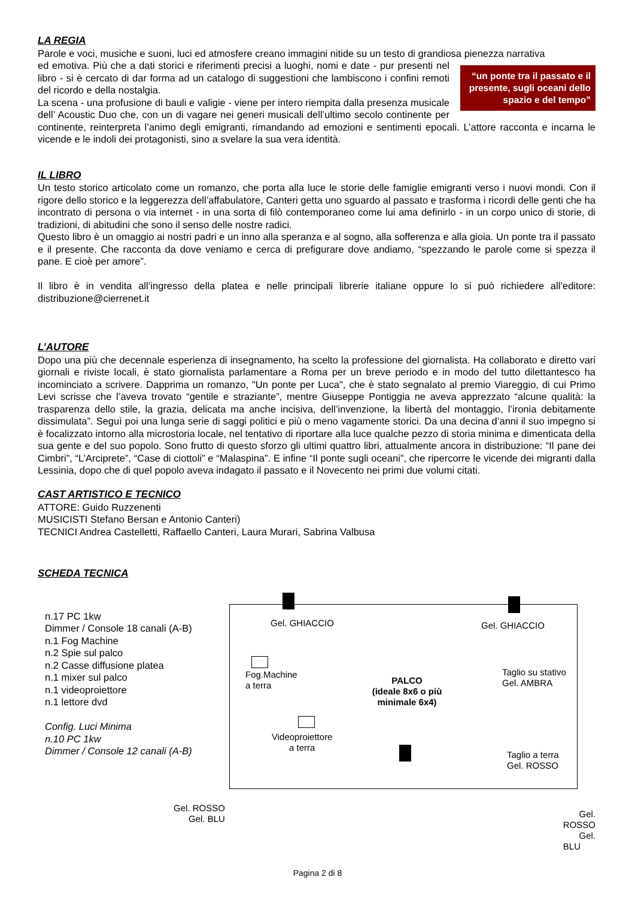LA REGIA
Parole e voci, musiche e suoni, luci ed atmosfere creano immagini nitide su un testo di grandiosa pienezza narrativa
“un ponte tra il passato e il presente, sugli oceani dello spazio e del tempo”
ed emotiva. Più che a dati storici e riferimenti precisi a luoghi, nomi e date - pur presenti nel libro - si è cercato di dar forma ad un catalogo di suggestioni che lambiscono i confini remoti del ricordo e della nostalgia.
La scena - una profusione di bauli e valigie - viene per intero riempita dalla presenza musicale dell’ Acoustic Duo che, con un di vagare nei generi musicali dell’ultimo secolo continente per continente, reinterpreta l’animo degli emigranti, rimandando ad emozioni e sentimenti epocali. L’attore racconta e incarna le vicende e le indoli dei protagonisti, sino a svelare la sua vera identità.
IL LIBRO
Un testo storico articolato come un romanzo, che porta alla luce le storie delle famiglie emigranti verso i nuovi mondi. Con il rigore dello storico e la leggerezza dell’affabulatore, Canteri getta uno sguardo al passato e trasforma i ricordi delle genti che ha incontrato di persona o via internet - in una sorta di filò contemporaneo come lui ama definirlo - in un corpo unico di storie, di tradizioni, di abitudini che sono il senso delle nostre radici.
Questo libro è un omaggio ai nostri padri e un inno alla speranza e al sogno, alla sofferenza e alla gioia. Un ponte tra il passato e il presente. Che racconta da dove veniamo e cerca di prefigurare dove andiamo, “spezzando le parole come si spezza il pane. E cioè per amore”.
Il libro è in vendita all’ingresso della platea e nelle principali librerie italiane oppure lo si può richiedere all’editore: distribuzione@cierrenet.it
L’AUTORE
Dopo una più che decennale esperienza di insegnamento, ha scelto la professione del giornalista. Ha collaborato e diretto vari giornali e riviste locali, è stato giornalista parlamentare a Roma per un breve periodo e in modo del tutto dilettantesco ha incominciato a scrivere. Dapprima un romanzo, "Un ponte per Luca", che è stato segnalato al premio Viareggio, di cui Primo Levi scrisse che l’aveva trovato “gentile e straziante”, mentre Giuseppe Pontiggia ne aveva apprezzato “alcune qualità: la trasparenza dello stile, la grazia, delicata ma anche incisiva, dell’invenzione, la libertà del montaggio, l’ironia debitamente dissimulata”. Seguì poi una lunga serie di saggi politici e più o meno vagamente storici. Da una decina d’anni il suo impegno si è focalizzato intorno alla microstoria locale, nel tentativo di riportare alla luce qualche pezzo di storia minima e dimenticata della sua gente e del suo popolo. Sono frutto di questo sforzo gli ultimi quattro libri, attualmente ancora in distribuzione: “Il pane dei Cimbri”, “L’Arciprete”, “Case di ciottoli” e “Malaspina”. E infine “Il ponte sugli oceani”, che ripercorre le vicende dei migranti dalla Lessinia, dopo che di quel popolo aveva indagato il passato e il Novecento nei primi due volumi citati.
CAST ARTISTICO E TECNICO
ATTORE: Guido Ruzzenenti
MUSICISTI Stefano Bersan e Antonio Canteri)
TECNICI Andrea Castelletti, Raffaello Canteri, Laura Murari, Sabrina Valbusa
SCHEDA TECNICA
n.17 PC 1kw
Dimmer / Console 18 canali (A-B)
n.1 Fog Machine
n.2 Spie sul palco
n.2 Casse diffusione platea
n.1 mixer sul palco
n.1 videoproiettore
n.1 lettore dvd
Config. Luci Minima
n.10 PC 1kw
Dimmer / Console 12 canali (A-B)
Gel. GHIACCIO Gel. GHIACCIO
Fog.Machine
a terra
PALCO
(ideale 8x6 o più minimale 6x4)
Taglio su stativo
Gel. AMBRA
Videoproiettore
a terra
Taglio a terra
Gel. ROSSO
Gel. ROSSO
Gel. BLU
Gel. ROSSO
Gel. BLU
Pagina 2 di 8